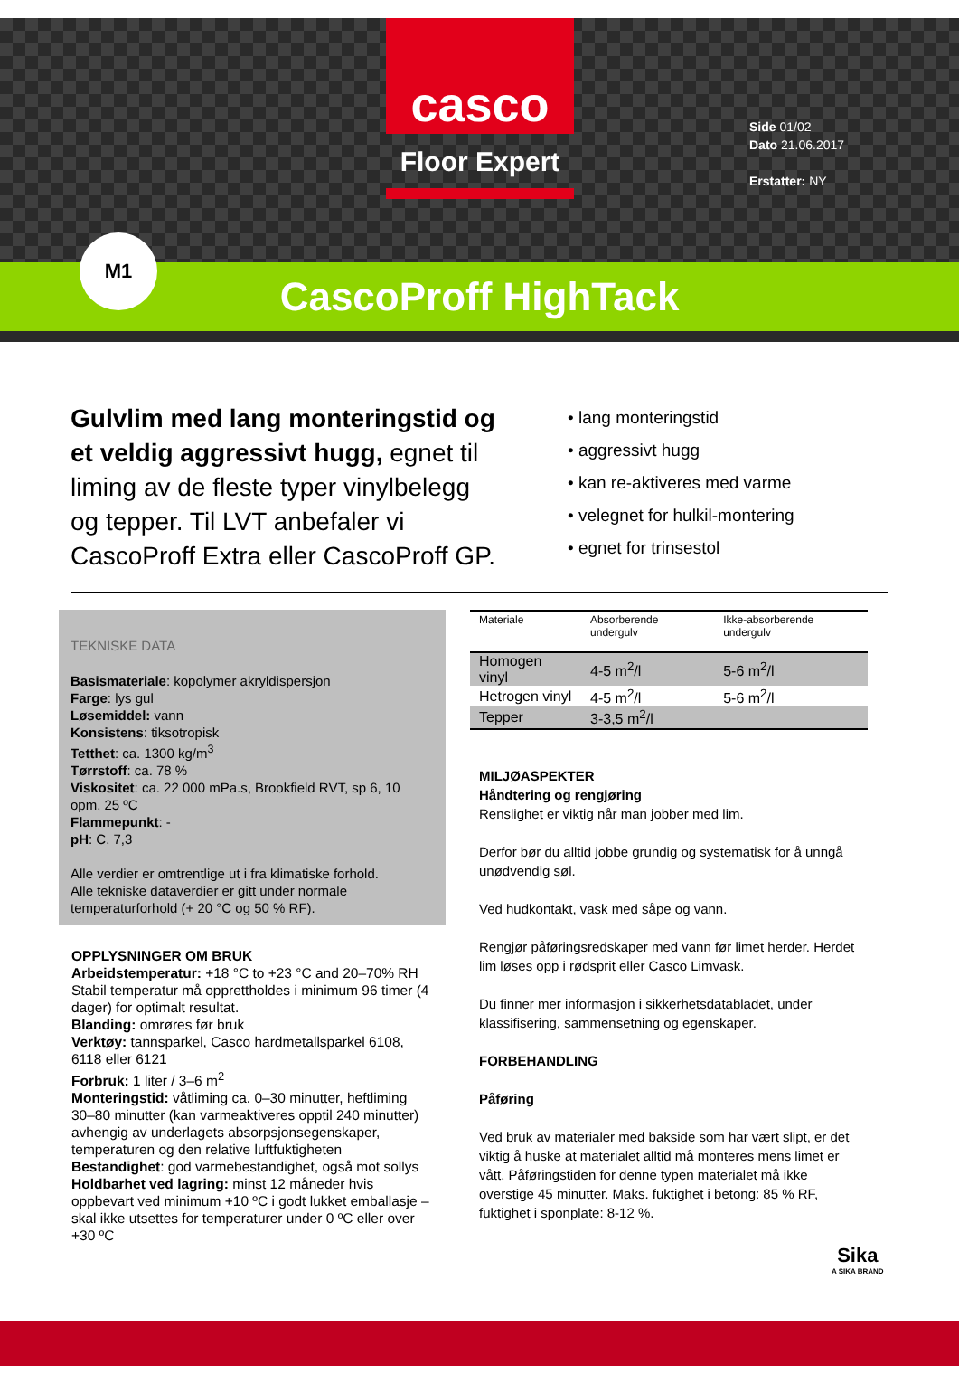casco
Floor Expert
Side 01/02
Dato 21.06.2017
Erstatter: NY
M1
CascoProff HighTack
Gulvlim med lang monteringstid og et veldig aggressivt hugg, egnet til liming av de fleste typer vinylbelegg og tepper. Til LVT anbefaler vi CascoProff Extra eller CascoProff GP.
• lang monteringstid
• aggressivt hugg
• kan re-aktiveres med varme
• velegnet for hulkil-montering
• egnet for trinsestol
TEKNISKE DATA
Basismateriale: kopolymer akryldispersjon
Farge: lys gul
Løsemiddel: vann
Konsistens: tiksotropisk
Tetthet: ca. 1300 kg/m<sup>3</sup>
Tørrstoff: ca. 78 %
Viskositet: ca. 22 000 mPa.s, Brookfield RVT, sp 6, 10 opm, 25 ºC
Flammepunkt: -
pH: C. 7,3
Alle verdier er omtrentlige ut i fra klimatiske forhold.
Alle tekniske dataverdier er gitt under normale temperaturforhold (+ 20 °C og 50 % RF).
OPPLYSNINGER OM BRUK
Arbeidstemperatur: +18 °C to +23 °C and 20–70% RH Stabil temperatur må opprettholdes i minimum 96 timer (4 dager) for optimalt resultat.
Blanding: omrøres før bruk
Verktøy: tannsparkel, Casco hardmetallsparkel 6108, 6118 eller 6121
Forbruk: 1 liter / 3–6 m<sup>2</sup>
Monteringstid: våtliming ca. 0–30 minutter, heftliming 30–80 minutter (kan varmeaktiveres opptil 240 minutter) avhengig av underlagets absorpsjonsegenskaper, temperaturen og den relative luftfuktigheten
Bestandighet: god varmebestandighet, også mot sollys
Holdbarhet ved lagring: minst 12 måneder hvis oppbevart ved minimum +10 ºC i godt lukket emballasje – skal ikke utsettes for temperaturer under 0 ºC eller over +30 ºC
| Materiale | Absorberende undergulv | Ikke-absorberende undergulv |
| --- | --- | --- |
| Homogen vinyl | 4-5 m<sup>2</sup>/l | 5-6 m<sup>2</sup>/l |
| Hetrogen vinyl | 4-5 m<sup>2</sup>/l | 5-6 m<sup>2</sup>/l |
| Tepper | 3-3,5 m<sup>2</sup>/l | |
MILJØASPEKTER
Håndtering og rengjøring
Renslighet er viktig når man jobber med lim.
Derfor bør du alltid jobbe grundig og systematisk for å unngå unødvendig søl.
Ved hudkontakt, vask med såpe og vann.
Rengjør påføringsredskaper med vann før limet herder. Herdet lim løses opp i rødsprit eller Casco Limvask.
Du finner mer informasjon i sikkerhetsdatabladet, under klassifisering, sammensetning og egenskaper.
FORBEHANDLING
Påføring
Ved bruk av materialer med bakside som har vært slipt, er det viktig å huske at materialet alltid må monteres mens limet er vått. Påføringstiden for denne typen materialet må ikke overstige 45 minutter. Maks. fuktighet i betong: 85 % RF, fuktighet i sponplate: 8-12 %.
Sika
A SIKA BRAND